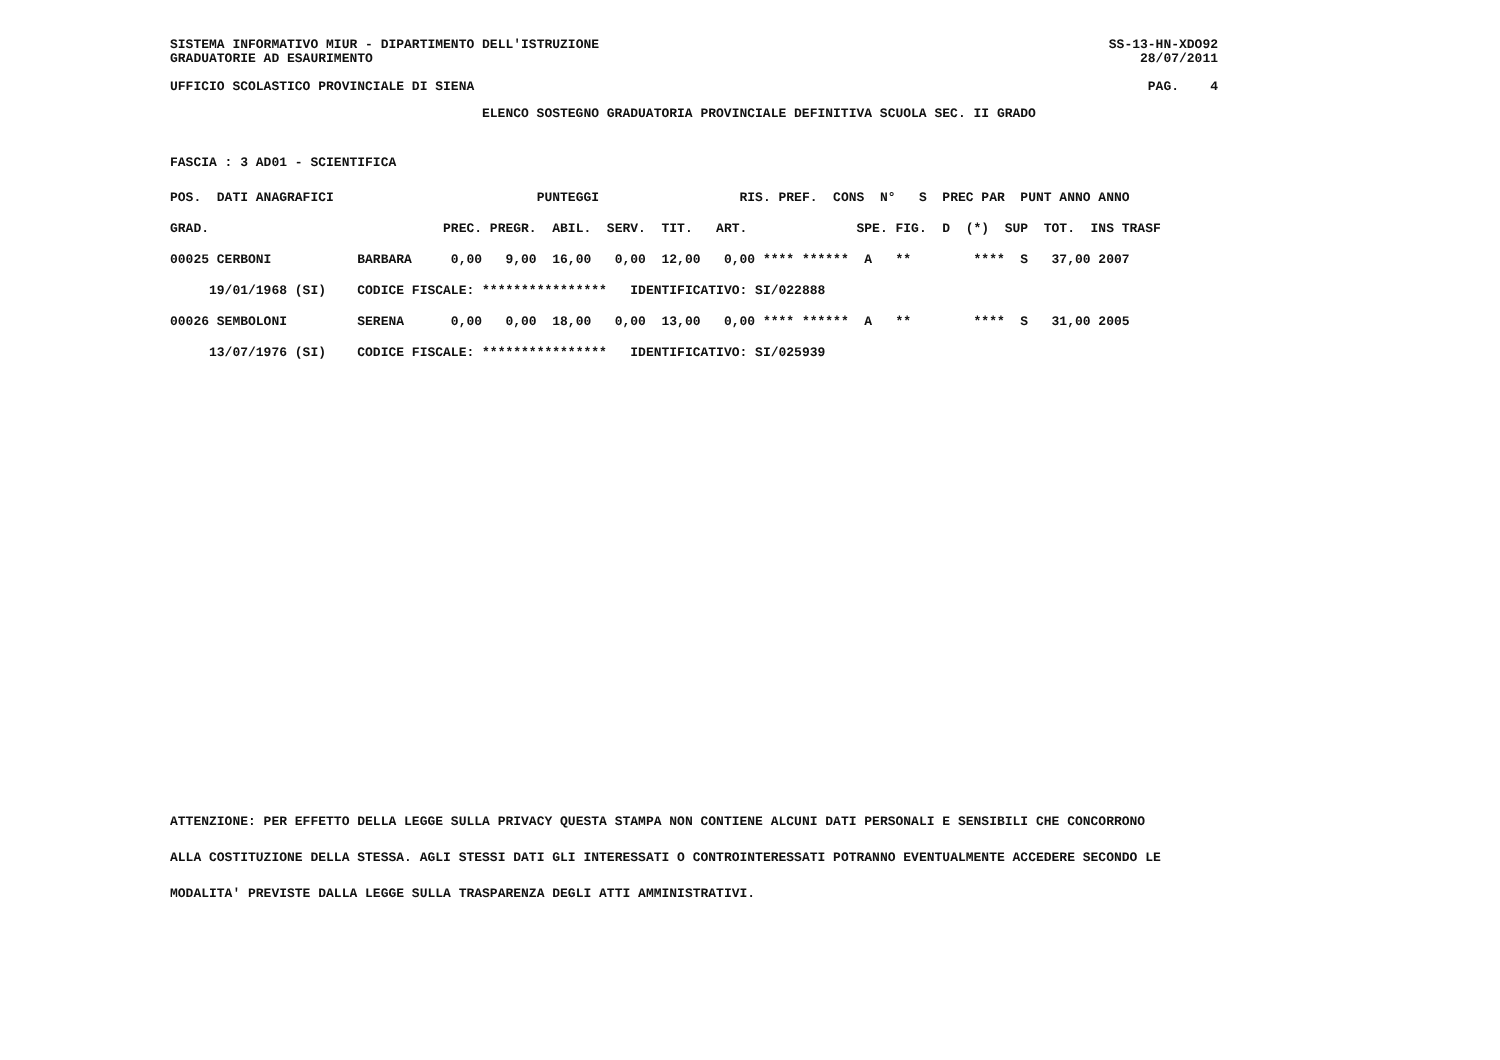SISTEMA INFORMATIVO MIUR - DIPARTIMENTO DELL'ISTRUZIONE SS-13-HN-XDO92
GRADUATORIE AD ESAURIMENTO 28/07/2011
UFFICIO SCOLASTICO PROVINCIALE DI SIENA PAG. 4
ELENCO SOSTEGNO GRADUATORIA PROVINCIALE DEFINITIVA SCUOLA SEC. II GRADO
FASCIA : 3 AD01 - SCIENTIFICA
| POS. DATI ANAGRAFICI PUNTEGGI RIS. PREF. CONS N° S PREC PAR PUNT ANNO ANNO |
| --- |
| GRAD. PREC. PREGR. ABIL. SERV. TIT. ART. SPE. FIG. D (*) SUP TOT. INS TRASF |
| 00025 CERBONI BARBARA 0,00 9,00 16,00 0,00 12,00 0,00 **** ****** A ** **** S 37,00 2007 |
| 19/01/1968 (SI) CODICE FISCALE: **************** IDENTIFICATIVO: SI/022888 |
| 00026 SEMBOLONI SERENA 0,00 0,00 18,00 0,00 13,00 0,00 **** ****** A ** **** S 31,00 2005 |
| 13/07/1976 (SI) CODICE FISCALE: **************** IDENTIFICATIVO: SI/025939 |
ATTENZIONE: PER EFFETTO DELLA LEGGE SULLA PRIVACY QUESTA STAMPA NON CONTIENE ALCUNI DATI PERSONALI E SENSIBILI CHE CONCORRONO
ALLA COSTITUZIONE DELLA STESSA. AGLI STESSI DATI GLI INTERESSATI O CONTROINTERESSATI POTRANNO EVENTUALMENTE ACCEDERE SECONDO LE
MODALITA' PREVISTE DALLA LEGGE SULLA TRASPARENZA DEGLI ATTI AMMINISTRATIVI.